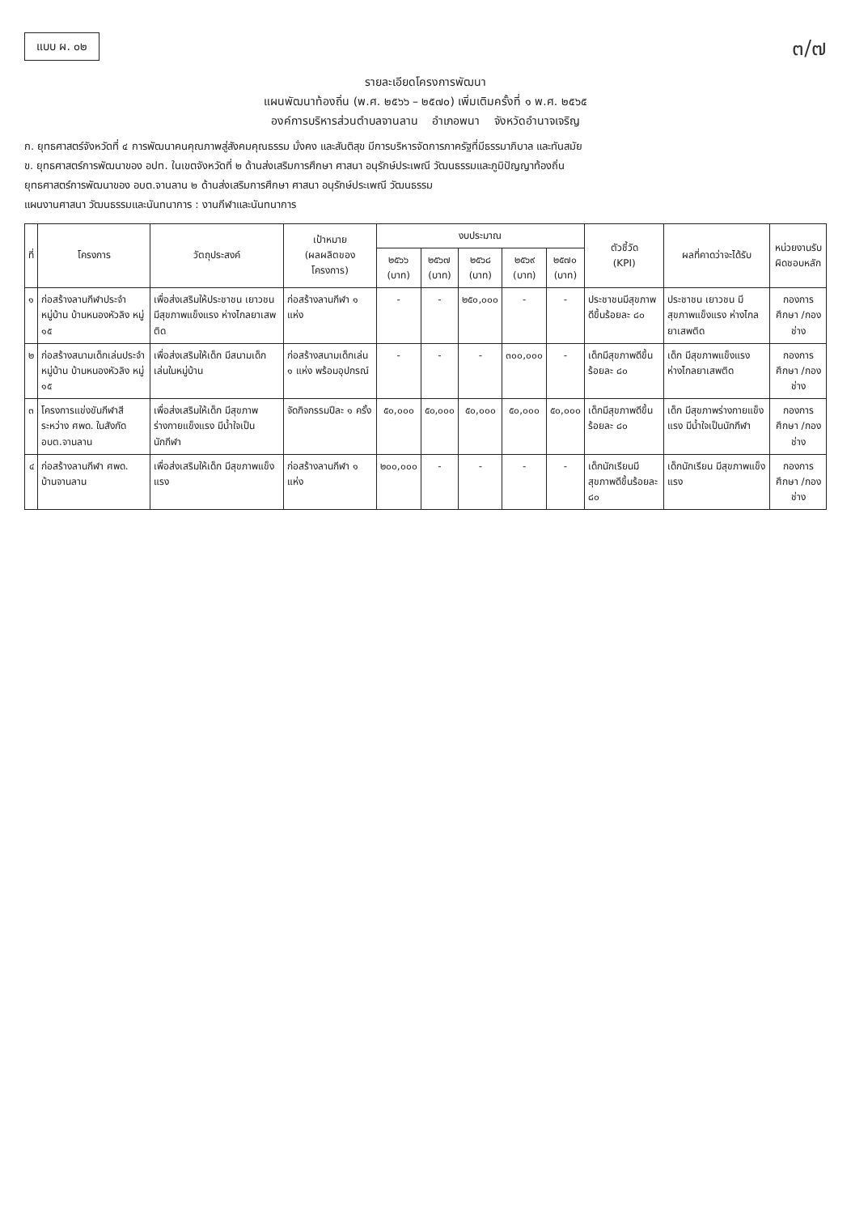แบบ ผ. ๐๒
๓/๗
รายละเอียดโครงการพัฒนา
แผนพัฒนาท้องถิ่น (พ.ศ. ๒๕๖๖ – ๒๕๗๐) เพิ่มเติมครั้งที่ ๑ พ.ศ. ๒๕๖๕
องค์การบริหารส่วนตำบลจานลาน อำเภอพนา จังหวัดอำนาจเจริญ
ก. ยุทธศาสตร์จังหวัดที่ ๔ การพัฒนาคนคุณภาพสู่สังคมคุณธรรม มั่งคง และสันติสุข มีการบริหารจัดการภาครัฐที่มีธรรมาภิบาล และทันสมัย
ข. ยุทธศาสตร์การพัฒนาของ อปท. ในเขตจังหวัดที่ ๒ ด้านส่งเสริมการศึกษา ศาสนา อนุรักษ์ประเพณี วัฒนธรรมและภูมิปัญญาท้องถิ่น
ยุทธศาสตร์การพัฒนาของ อบต.จานลาน ๒ ด้านส่งเสริมการศึกษา ศาสนา อนุรักษ์ประเพณี วัฒนธรรม
แผนงานศาสนา วัฒนธรรมและนันทนาการ : งานกีฬาและนันทนาการ
| ที่ | โครงการ | วัตถุประสงค์ | เป้าหมาย (ผลผลิตของโครงการ) | งบประมาณ | | | | | ตัวชี้วัด (KPI) | ผลที่คาดว่าจะได้รับ | หน่วยงานรับผิดชอบหลัก |
| --- | --- | --- | --- | --- | --- | --- | --- | --- | --- | --- | --- |
| | | | | ๒๕๖๖ (บาท) | ๒๕๖๗ (บาท) | ๒๕๖๘ (บาท) | ๒๕๖๙ (บาท) | ๒๕๗๐ (บาท) | | | |
| ๑ | ก่อสร้างลานกีฬาประจำหมู่บ้าน บ้านหนองหัวลิง หมู่ ๑๕ | เพื่อส่งเสริมให้ประชาชน เยาวชน มีสุขภาพแข็งแรง ห่างไกลยาเสพติด | ก่อสร้างลานกีฬา ๑ แห่ง | - | - | ๒๕๐,๐๐๐ | - | - | ประชาชนมีสุขภาพดีขึ้นร้อยละ ๘๐ | ประชาชน เยาวชน มีสุขภาพแข็งแรง ห่างไกลยาเสพติด | กองการศึกษา /กองช่าง |
| ๒ | ก่อสร้างสนามเด็กเล่นประจำหมู่บ้าน บ้านหนองหัวลิง หมู่ ๑๕ | เพื่อส่งเสริมให้เด็ก มีสนามเด็กเล่นในหมู่บ้าน | ก่อสร้างสนามเด็กเล่น ๑ แห่ง พร้อมอุปกรณ์ | - | - | - | ๓๐๐,๐๐๐ | - | เด็กมีสุขภาพดีขึ้นร้อยละ ๘๐ | เด็ก มีสุขภาพแข็งแรง ห่างไกลยาเสพติด | กองการศึกษา /กองช่าง |
| ๓ | โครงการแข่งขันกีฬาสีระหว่าง ศพด. ในสังกัด อบต.จานลาน | เพื่อส่งเสริมให้เด็ก มีสุขภาพร่างกายแข็งแรง มีน้ำใจเป็นนักกีฬา | จัดกิจกรรมปีละ ๑ ครั้ง | ๕๐,๐๐๐ | ๕๐,๐๐๐ | ๕๐,๐๐๐ | ๕๐,๐๐๐ | ๕๐,๐๐๐ | เด็กมีสุขภาพดีขึ้นร้อยละ ๘๐ | เด็ก มีสุขภาพร่างกายแข็งแรง มีน้ำใจเป็นนักกีฬา | กองการศึกษา /กองช่าง |
| ๔ | ก่อสร้างลานกีฬา ศพด. บ้านจานลาน | เพื่อส่งเสริมให้เด็ก มีสุขภาพแข็งแรง | ก่อสร้างลานกีฬา ๑ แห่ง | ๒๐๐,๐๐๐ | - | - | - | - | เด็กนักเรียนมีสุขภาพดีขึ้นร้อยละ ๘๐ | เด็กนักเรียน มีสุขภาพแข็งแรง | กองการศึกษา /กองช่าง |